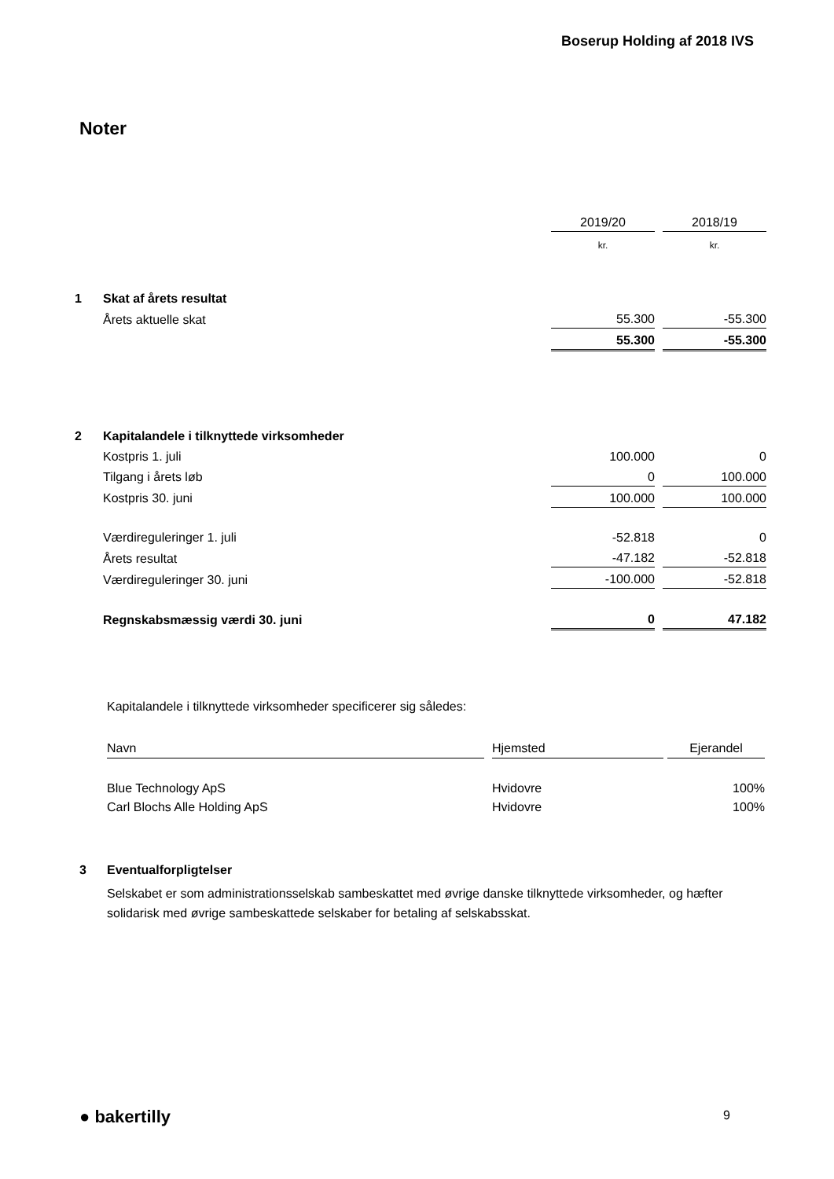Boserup Holding af 2018 IVS
Noter
| | | 2019/20 | | 2018/19 |
| | | kr. | | kr. |
| 1 | Skat af årets resultat | | | |
| | Årets aktuelle skat | 55.300 | | -55.300 |
| | | 55.300 | | -55.300 |
| 2 | Kapitalandele i tilknyttede virksomheder | | | |
| | Kostpris 1. juli | 100.000 | | 0 |
| | Tilgang i årets løb | 0 | | 100.000 |
| | Kostpris 30. juni | 100.000 | | 100.000 |
| | Værdireguleringer 1. juli | -52.818 | | 0 |
| | Årets resultat | -47.182 | | -52.818 |
| | Værdireguleringer 30. juni | -100.000 | | -52.818 |
| | Regnskabsmæssig værdi 30. juni | 0 | | 47.182 |
Kapitalandele i tilknyttede virksomheder specificerer sig således:
| Navn | | Hjemsted | | Ejerandel |
| --- | --- | --- | --- | --- |
| Blue Technology ApS | | Hvidovre | | 100% |
| Carl Blochs Alle Holding ApS | | Hvidovre | | 100% |
3 Eventualforpligtelser
Selskabet er som administrationsselskab sambeskattet med øvrige danske tilknyttede virksomheder, og hæfter solidarisk med øvrige sambeskattede selskaber for betaling af selskabsskat.
● bakertilly 9